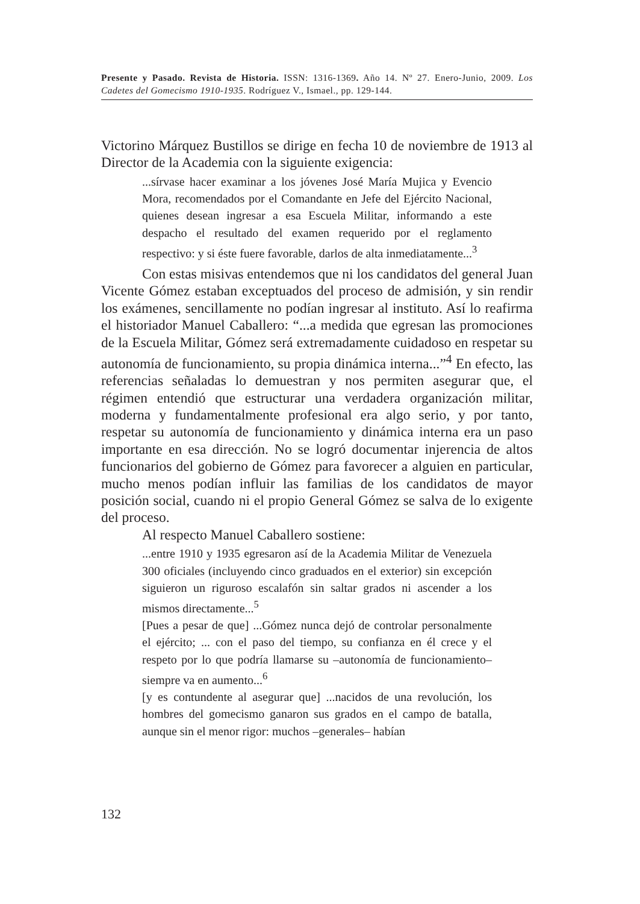Presente y Pasado. Revista de Historia. ISSN: 1316-1369. Año 14. Nº 27. Enero-Junio, 2009. Los Cadetes del Gomecismo 1910-1935. Rodríguez V., Ismael., pp. 129-144.
Victorino Márquez Bustillos se dirige en fecha 10 de noviembre de 1913 al Director de la Academia con la siguiente exigencia:
...sírvase hacer examinar a los jóvenes José María Mujica y Evencio Mora, recomendados por el Comandante en Jefe del Ejército Nacional, quienes desean ingresar a esa Escuela Militar, informando a este despacho el resultado del examen requerido por el reglamento respectivo: y si éste fuere favorable, darlos de alta inmediatamente...<sup>3</sup>
Con estas misivas entendemos que ni los candidatos del general Juan Vicente Gómez estaban exceptuados del proceso de admisión, y sin rendir los exámenes, sencillamente no podían ingresar al instituto. Así lo reafirma el historiador Manuel Caballero: “...a medida que egresan las promociones de la Escuela Militar, Gómez será extremadamente cuidadoso en respetar su autonomía de funcionamiento, su propia dinámica interna...”<sup>4</sup> En efecto, las referencias señaladas lo demuestran y nos permiten asegurar que, el régimen entendió que estructurar una verdadera organización militar, moderna y fundamentalmente profesional era algo serio, y por tanto, respetar su autonomía de funcionamiento y dinámica interna era un paso importante en esa dirección. No se logró documentar injerencia de altos funcionarios del gobierno de Gómez para favorecer a alguien en particular, mucho menos podían influir las familias de los candidatos de mayor posición social, cuando ni el propio General Gómez se salva de lo exigente del proceso.
Al respecto Manuel Caballero sostiene:
...entre 1910 y 1935 egresaron así de la Academia Militar de Venezuela 300 oficiales (incluyendo cinco graduados en el exterior) sin excepción siguieron un riguroso escalafón sin saltar grados ni ascender a los mismos directamente...<sup>5</sup>
[Pues a pesar de que] ...Gómez nunca dejó de controlar personalmente el ejército; ... con el paso del tiempo, su confianza en él crece y el respeto por lo que podría llamarse su –autonomía de funcionamiento– siempre va en aumento...<sup>6</sup>
[y es contundente al asegurar que] ...nacidos de una revolución, los hombres del gomecismo ganaron sus grados en el campo de batalla, aunque sin el menor rigor: muchos –generales– habían
132